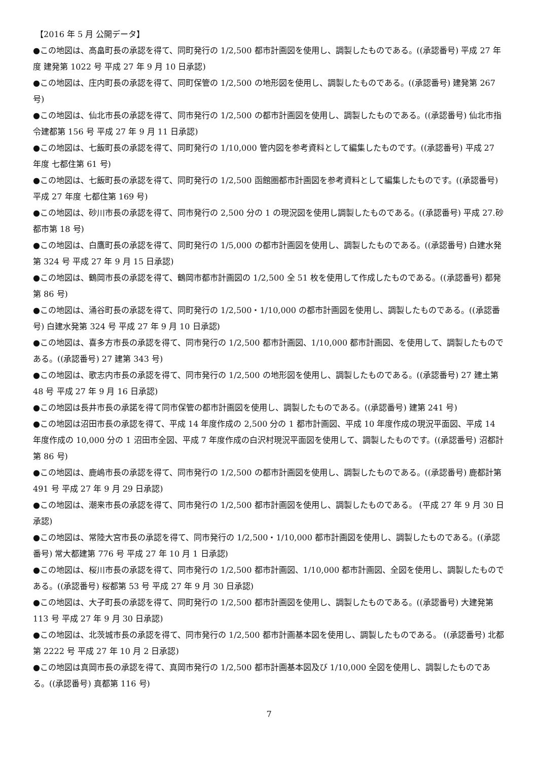【2016 年 5 月 公開データ】
●この地図は、高畠町長の承認を得て、同町発行の 1/2,500 都市計画図を使用し、調製したものである。((承認番号) 平成 27 年度 建発第 1022 号 平成 27 年 9 月 10 日承認)
●この地図は、庄内町長の承認を得て、同町保管の 1/2,500 の地形図を使用し、調製したものである。((承認番号) 建発第 267 号)
●この地図は、仙北市長の承認を得て、同市発行の 1/2,500 の都市計画図を使用し、調製したものである。((承認番号) 仙北市指令建都第 156 号 平成 27 年 9 月 11 日承認)
●この地図は、七飯町長の承認を得て、同町発行の 1/10,000 管内図を参考資料として編集したものです。((承認番号) 平成 27 年度 七都住第 61 号)
●この地図は、七飯町長の承認を得て、同町発行の 1/2,500 函館圏都市計画図を参考資料として編集したものです。((承認番号) 平成 27 年度 七都住第 169 号)
●この地図は、砂川市長の承認を得て、同市発行の 2,500 分の 1 の現況図を使用し調製したものである。((承認番号) 平成 27.砂都市第 18 号)
●この地図は、白鷹町長の承認を得て、同町発行の 1/5,000 の都市計画図を使用し、調製したものである。((承認番号) 白建水発第 324 号 平成 27 年 9 月 15 日承認)
●この地図は、鶴岡市長の承認を得て、鶴岡市都市計画図の 1/2,500 全 51 枚を使用して作成したものである。((承認番号) 都発第 86 号)
●この地図は、涌谷町長の承認を得て、同町発行の 1/2,500・1/10,000 の都市計画図を使用し、調製したものである。((承認番号) 白建水発第 324 号 平成 27 年 9 月 10 日承認)
●この地図は、喜多方市長の承認を得て、同市発行の 1/2,500 都市計画図、1/10,000 都市計画図、を使用して、調製したものである。((承認番号) 27 建第 343 号)
●この地図は、歌志内市長の承認を得て、同市発行の 1/2,500 の地形図を使用し、調製したものである。((承認番号) 27 建土第 48 号 平成 27 年 9 月 16 日承認)
●この地図は長井市長の承諾を得て同市保管の都市計画図を使用し、調製したものである。((承認番号) 建第 241 号)
●この地図は沼田市長の承認を得て、平成 14 年度作成の 2,500 分の 1 都市計画図、平成 10 年度作成の現況平面図、平成 14 年度作成の 10,000 分の 1 沼田市全図、平成 7 年度作成の白沢村現況平面図を使用して、調製したものです。((承認番号) 沼都計第 86 号)
●この地図は、鹿嶋市長の承認を得て、同市発行の 1/2,500 の都市計画図を使用し、調製したものである。((承認番号) 鹿都計第 491 号 平成 27 年 9 月 29 日承認)
●この地図は、潮来市長の承認を得て、同市発行の 1/2,500 都市計画図を使用し、調製したものである。 (平成 27 年 9 月 30 日承認)
●この地図は、常陸大宮市長の承認を得て、同市発行の 1/2,500・1/10,000 都市計画図を使用し、調製したものである。((承認番号) 常大都建第 776 号 平成 27 年 10 月 1 日承認)
●この地図は、桜川市長の承認を得て、同市発行の 1/2,500 都市計画図、1/10,000 都市計画図、全図を使用し、調製したものである。((承認番号) 桜都第 53 号 平成 27 年 9 月 30 日承認)
●この地図は、大子町長の承認を得て、同町発行の 1/2,500 都市計画図を使用し、調製したものである。((承認番号) 大建発第 113 号 平成 27 年 9 月 30 日承認)
●この地図は、北茨城市長の承認を得て、同市発行の 1/2,500 都市計画基本図を使用し、調製したものである。 ((承認番号) 北都第 2222 号 平成 27 年 10 月 2 日承認)
●この地図は真岡市長の承認を得て、真岡市発行の 1/2,500 都市計画基本図及び 1/10,000 全図を使用し、調製したものである。((承認番号) 真都第 116 号)
7